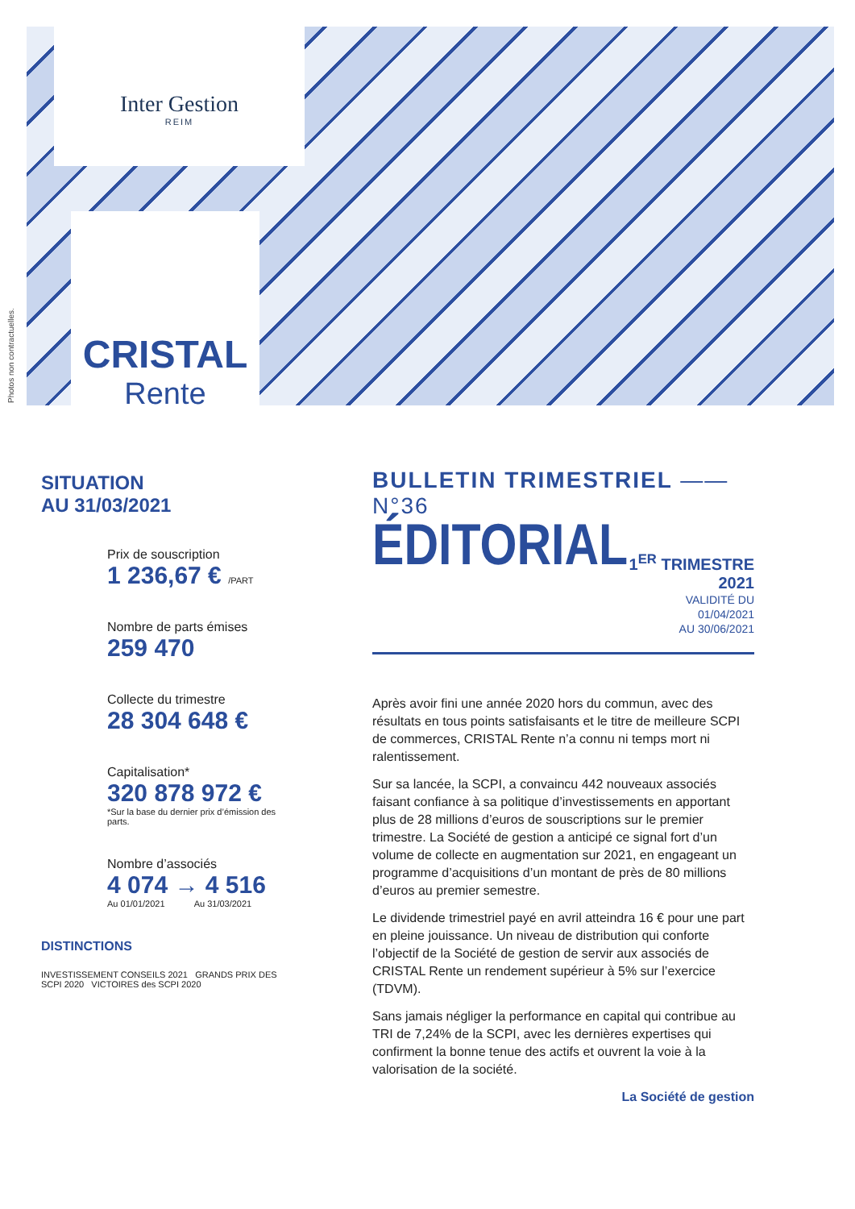Inter Gestion
REIM
CRISTAL
Rente
Photos non contractuelles.
SITUATION
AU 31/03/2021
Prix de souscription
1 236,67 € /PART
Nombre de parts émises
259 470
Collecte du trimestre
28 304 648 €
Capitalisation*
320 878 972 €
*Sur la base du dernier prix d’émission des parts.
Nombre d’associés
4 074 → 4 516
Au 01/01/2021 Au 31/03/2021
DISTINCTIONS
INVESTISSEMENT CONSEILS 2021 GRANDS PRIX DES SCPI 2020 VICTOIRES des SCPI 2020
BULLETIN TRIMESTRIEL —— N°36
ÉDITORIAL
1<sup>ER</sup> TRIMESTRE 2021
VALIDITÉ DU 01/04/2021
AU 30/06/2021
Après avoir fini une année 2020 hors du commun, avec des résultats en tous points satisfaisants et le titre de meilleure SCPI de commerces, CRISTAL Rente n’a connu ni temps mort ni ralentissement.
Sur sa lancée, la SCPI, a convaincu 442 nouveaux associés faisant confiance à sa politique d’investissements en apportant plus de 28 millions d’euros de souscriptions sur le premier trimestre. La Société de gestion a anticipé ce signal fort d’un volume de collecte en augmentation sur 2021, en engageant un programme d’acquisitions d’un montant de près de 80 millions d’euros au premier semestre.
Le dividende trimestriel payé en avril atteindra 16 € pour une part en pleine jouissance. Un niveau de distribution qui conforte l’objectif de la Société de gestion de servir aux associés de CRISTAL Rente un rendement supérieur à 5% sur l’exercice (TDVM).
Sans jamais négliger la performance en capital qui contribue au TRI de 7,24% de la SCPI, avec les dernières expertises qui confirment la bonne tenue des actifs et ouvrent la voie à la valorisation de la société.
La Société de gestion